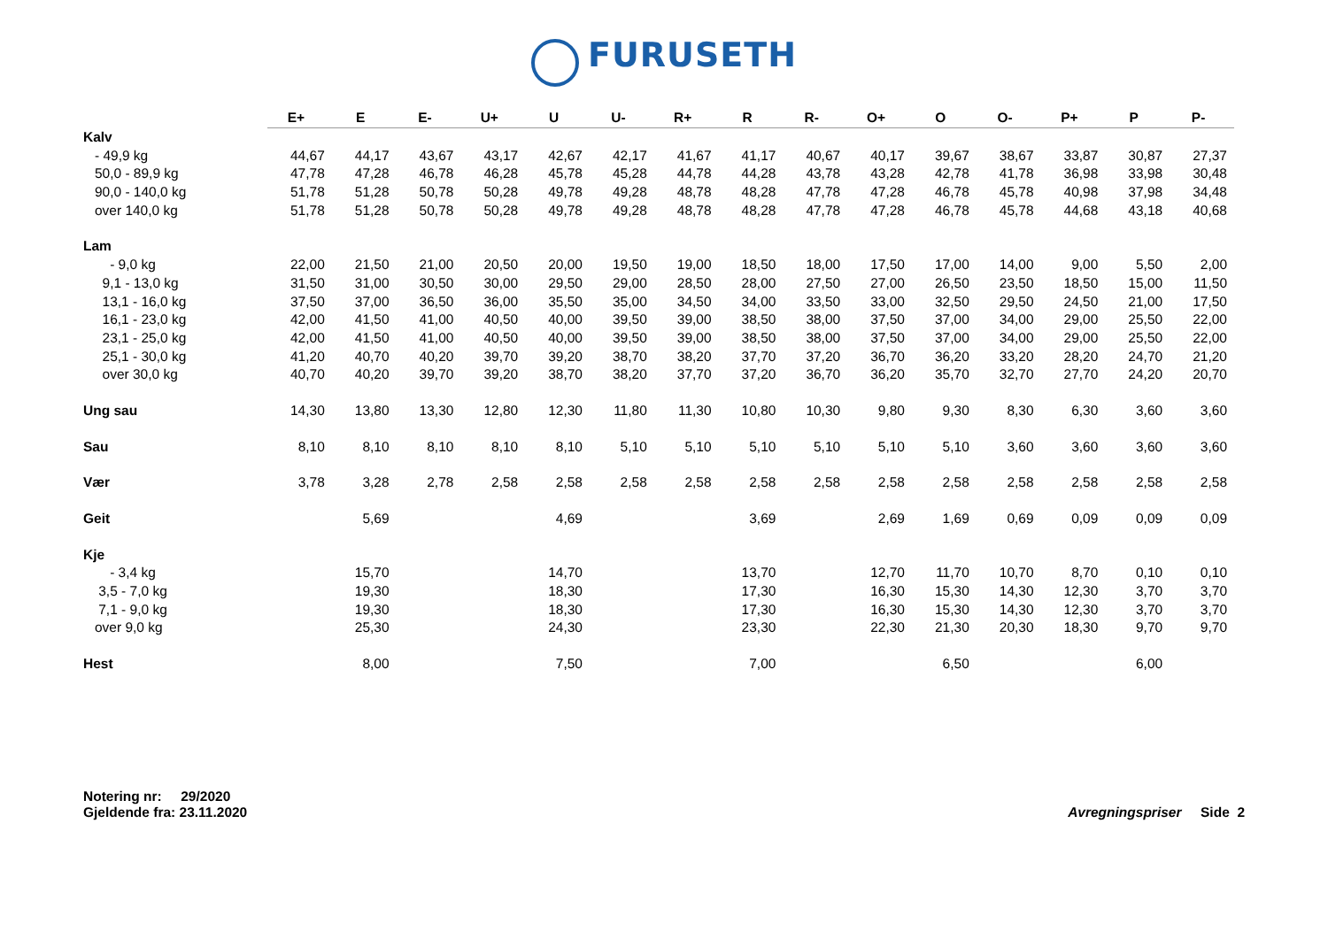FURUSETH
| | E+ | E | E- | U+ | U | U- | R+ | R | R- | O+ | O | O- | P+ | P | P- |
| --- | --- | --- | --- | --- | --- | --- | --- | --- | --- | --- | --- | --- | --- | --- | --- |
| Kalv | | | | | | | | | | | | | | | |
| - 49,9 kg | 44,67 | 44,17 | 43,67 | 43,17 | 42,67 | 42,17 | 41,67 | 41,17 | 40,67 | 40,17 | 39,67 | 38,67 | 33,87 | 30,87 | 27,37 |
| 50,0 - 89,9 kg | 47,78 | 47,28 | 46,78 | 46,28 | 45,78 | 45,28 | 44,78 | 44,28 | 43,78 | 43,28 | 42,78 | 41,78 | 36,98 | 33,98 | 30,48 |
| 90,0 - 140,0 kg | 51,78 | 51,28 | 50,78 | 50,28 | 49,78 | 49,28 | 48,78 | 48,28 | 47,78 | 47,28 | 46,78 | 45,78 | 40,98 | 37,98 | 34,48 |
| over 140,0 kg | 51,78 | 51,28 | 50,78 | 50,28 | 49,78 | 49,28 | 48,78 | 48,28 | 47,78 | 47,28 | 46,78 | 45,78 | 44,68 | 43,18 | 40,68 |
| Lam | | | | | | | | | | | | | | | |
| - 9,0 kg | 22,00 | 21,50 | 21,00 | 20,50 | 20,00 | 19,50 | 19,00 | 18,50 | 18,00 | 17,50 | 17,00 | 14,00 | 9,00 | 5,50 | 2,00 |
| 9,1 - 13,0 kg | 31,50 | 31,00 | 30,50 | 30,00 | 29,50 | 29,00 | 28,50 | 28,00 | 27,50 | 27,00 | 26,50 | 23,50 | 18,50 | 15,00 | 11,50 |
| 13,1 - 16,0 kg | 37,50 | 37,00 | 36,50 | 36,00 | 35,50 | 35,00 | 34,50 | 34,00 | 33,50 | 33,00 | 32,50 | 29,50 | 24,50 | 21,00 | 17,50 |
| 16,1 - 23,0 kg | 42,00 | 41,50 | 41,00 | 40,50 | 40,00 | 39,50 | 39,00 | 38,50 | 38,00 | 37,50 | 37,00 | 34,00 | 29,00 | 25,50 | 22,00 |
| 23,1 - 25,0 kg | 42,00 | 41,50 | 41,00 | 40,50 | 40,00 | 39,50 | 39,00 | 38,50 | 38,00 | 37,50 | 37,00 | 34,00 | 29,00 | 25,50 | 22,00 |
| 25,1 - 30,0 kg | 41,20 | 40,70 | 40,20 | 39,70 | 39,20 | 38,70 | 38,20 | 37,70 | 37,20 | 36,70 | 36,20 | 33,20 | 28,20 | 24,70 | 21,20 |
| over 30,0 kg | 40,70 | 40,20 | 39,70 | 39,20 | 38,70 | 38,20 | 37,70 | 37,20 | 36,70 | 36,20 | 35,70 | 32,70 | 27,70 | 24,20 | 20,70 |
| Ung sau | 14,30 | 13,80 | 13,30 | 12,80 | 12,30 | 11,80 | 11,30 | 10,80 | 10,30 | 9,80 | 9,30 | 8,30 | 6,30 | 3,60 | 3,60 |
| Sau | 8,10 | 8,10 | 8,10 | 8,10 | 8,10 | 5,10 | 5,10 | 5,10 | 5,10 | 5,10 | 5,10 | 3,60 | 3,60 | 3,60 | 3,60 |
| Vær | 3,78 | 3,28 | 2,78 | 2,58 | 2,58 | 2,58 | 2,58 | 2,58 | 2,58 | 2,58 | 2,58 | 2,58 | 2,58 | 2,58 | 2,58 |
| Geit | | 5,69 | | | 4,69 | | | 3,69 | | 2,69 | 1,69 | 0,69 | 0,09 | 0,09 | 0,09 |
| Kje | | | | | | | | | | | | | | | |
| - 3,4 kg | | 15,70 | | | 14,70 | | | 13,70 | | 12,70 | 11,70 | 10,70 | 8,70 | 0,10 | 0,10 |
| 3,5 - 7,0 kg | | 19,30 | | | 18,30 | | | 17,30 | | 16,30 | 15,30 | 14,30 | 12,30 | 3,70 | 3,70 |
| 7,1 - 9,0 kg | | 19,30 | | | 18,30 | | | 17,30 | | 16,30 | 15,30 | 14,30 | 12,30 | 3,70 | 3,70 |
| over 9,0 kg | | 25,30 | | | 24,30 | | | 23,30 | | 22,30 | 21,30 | 20,30 | 18,30 | 9,70 | 9,70 |
| Hest | | 8,00 | | | 7,50 | | | 7,00 | | | 6,50 | | | 6,00 | |
Notering nr: 29/2020
Gjeldende fra: 23.11.2020
Avregningspriser Side 2